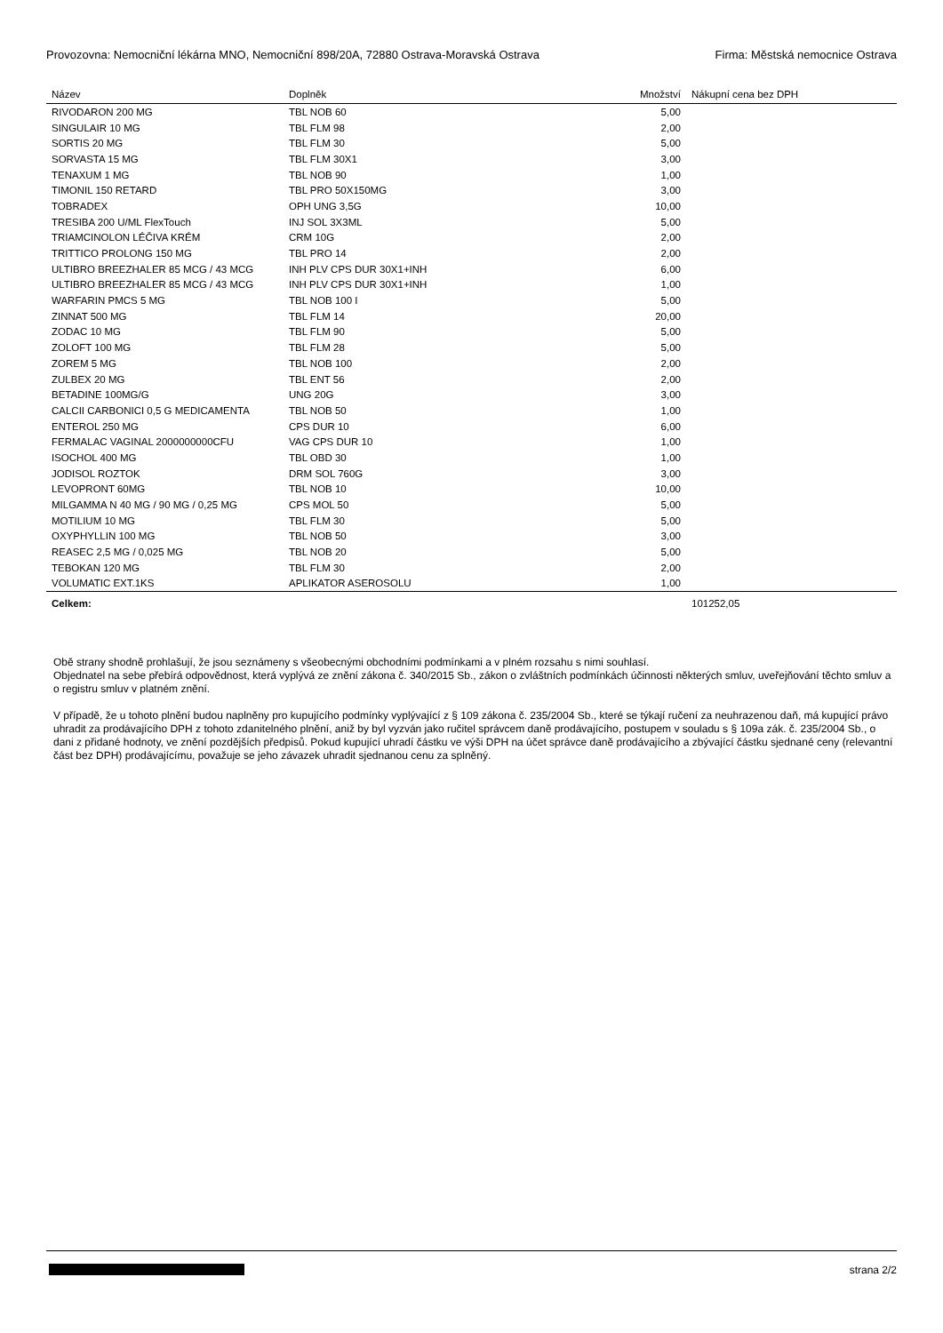Provozovna: Nemocniční lékárna MNO, Nemocniční 898/20A, 72880 Ostrava-Moravská Ostrava Firma: Městská nemocnice Ostrava
| Název | Doplněk | Množství | Nákupní cena bez DPH |
| --- | --- | --- | --- |
| RIVODARON 200 MG | TBL NOB 60 | 5,00 | |
| SINGULAIR 10 MG | TBL FLM 98 | 2,00 | |
| SORTIS 20 MG | TBL FLM 30 | 5,00 | |
| SORVASTA 15 MG | TBL FLM 30X1 | 3,00 | |
| TENAXUM 1 MG | TBL NOB 90 | 1,00 | |
| TIMONIL 150 RETARD | TBL PRO 50X150MG | 3,00 | |
| TOBRADEX | OPH UNG 3,5G | 10,00 | |
| TRESIBA 200 U/ML FlexTouch | INJ SOL 3X3ML | 5,00 | |
| TRIAMCINOLON LÉČIVA KRÉM | CRM 10G | 2,00 | |
| TRITTICO PROLONG 150 MG | TBL PRO 14 | 2,00 | |
| ULTIBRO BREEZHALER 85 MCG / 43 MCG | INH PLV CPS DUR 30X1+INH | 6,00 | |
| ULTIBRO BREEZHALER 85 MCG / 43 MCG | INH PLV CPS DUR 30X1+INH | 1,00 | |
| WARFARIN PMCS 5 MG | TBL NOB 100 I | 5,00 | |
| ZINNAT 500 MG | TBL FLM 14 | 20,00 | |
| ZODAC 10 MG | TBL FLM 90 | 5,00 | |
| ZOLOFT 100 MG | TBL FLM 28 | 5,00 | |
| ZOREM 5 MG | TBL NOB 100 | 2,00 | |
| ZULBEX 20 MG | TBL ENT 56 | 2,00 | |
| BETADINE 100MG/G | UNG 20G | 3,00 | |
| CALCII CARBONICI 0,5 G MEDICAMENTA | TBL NOB 50 | 1,00 | |
| ENTEROL 250 MG | CPS DUR 10 | 6,00 | |
| FERMALAC VAGINAL 2000000000CFU | VAG CPS DUR 10 | 1,00 | |
| ISOCHOL 400 MG | TBL OBD 30 | 1,00 | |
| JODISOL ROZTOK | DRM SOL 760G | 3,00 | |
| LEVOPRONT 60MG | TBL NOB 10 | 10,00 | |
| MILGAMMA N 40 MG / 90 MG / 0,25 MG | CPS MOL 50 | 5,00 | |
| MOTILIUM 10 MG | TBL FLM 30 | 5,00 | |
| OXYPHYLLIN 100 MG | TBL NOB 50 | 3,00 | |
| REASEC 2,5 MG / 0,025 MG | TBL NOB 20 | 5,00 | |
| TEBOKAN 120 MG | TBL FLM 30 | 2,00 | |
| VOLUMATIC EXT.1KS | APLIKATOR ASEROSOLU | 1,00 | |
| Celkem: | | | 101252,05 |
Obě strany shodně prohlašují, že jsou seznámeny s všeobecnými obchodními podmínkami a v plném rozsahu s nimi souhlasí.
Objednatel na sebe přebírá odpovědnost, která vyplývá ze znění zákona č. 340/2015 Sb., zákon o zvláštních podmínkách účinnosti některých smluv, uveřejňování těchto smluv a o registru smluv v platném znění.
V případě, že u tohoto plnění budou naplněny pro kupujícího podmínky vyplývající z § 109 zákona č. 235/2004 Sb., které se týkají ručení za neuhrazenou daň, má kupující právo uhradit za prodávajícího DPH z tohoto zdanitelného plnění, aniž by byl vyzván jako ručitel správcem daně prodávajícího, postupem v souladu s § 109a zák. č. 235/2004 Sb., o dani z přidané hodnoty, ve znění pozdějších předpisů. Pokud kupující uhradí částku ve výši DPH na účet správce daně prodávajícího a zbývající částku sjednané ceny (relevantní část bez DPH) prodávajícímu, považuje se jeho závazek uhradit sjednanou cenu za splněný.
strana 2/2